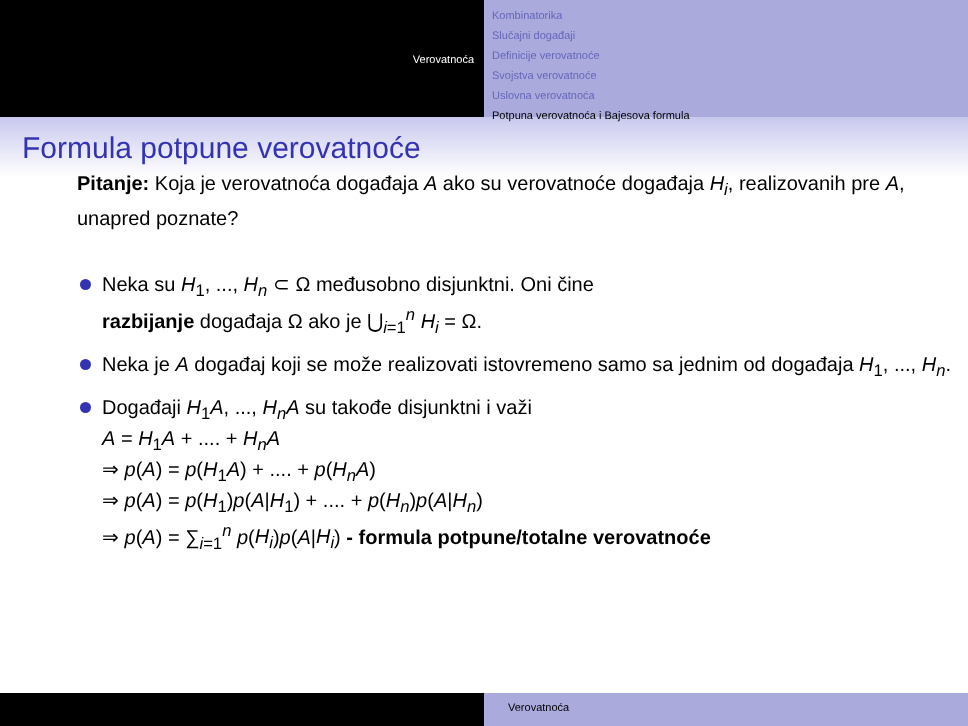Verovatnoća
Kombinatorika
Slučajni događaji
Definicije verovatnoće
Svojstva verovatnoće
Uslovna verovatnoća
Potpuna verovatnoća i Bajesova formula
Formula potpune verovatnoće
Pitanje: Koja je verovatnoća događaja A ako su verovatnoće događaja H<sub>i</sub>, realizovanih pre A, unapred poznate?
Neka su H<sub>1</sub>, ..., H<sub>n</sub> ⊂ Ω međusobno disjunktni. Oni čine
razbijanje događaja Ω ako je ⋃<sub>i=1</sub><sup>n</sup> H<sub>i</sub> = Ω.
Neka je A događaj koji se može realizovati istovremeno samo sa jednim od događaja H<sub>1</sub>, ..., H<sub>n</sub>.
Događaji H<sub>1</sub>A, ..., H<sub>n</sub>A su takođe disjunktni i važi
A = H<sub>1</sub>A + .... + H<sub>n</sub>A
⇒ p(A) = p(H<sub>1</sub>A) + .... + p(H<sub>n</sub>A)
⇒ p(A) = p(H<sub>1</sub>)p(A|H<sub>1</sub>) + .... + p(H<sub>n</sub>)p(A|H<sub>n</sub>)
⇒ p(A) = ∑<sub>i=1</sub><sup>n</sup> p(H<sub>i</sub>)p(A|H<sub>i</sub>) - formula potpune/totalne verovatnoće
Verovatnoća